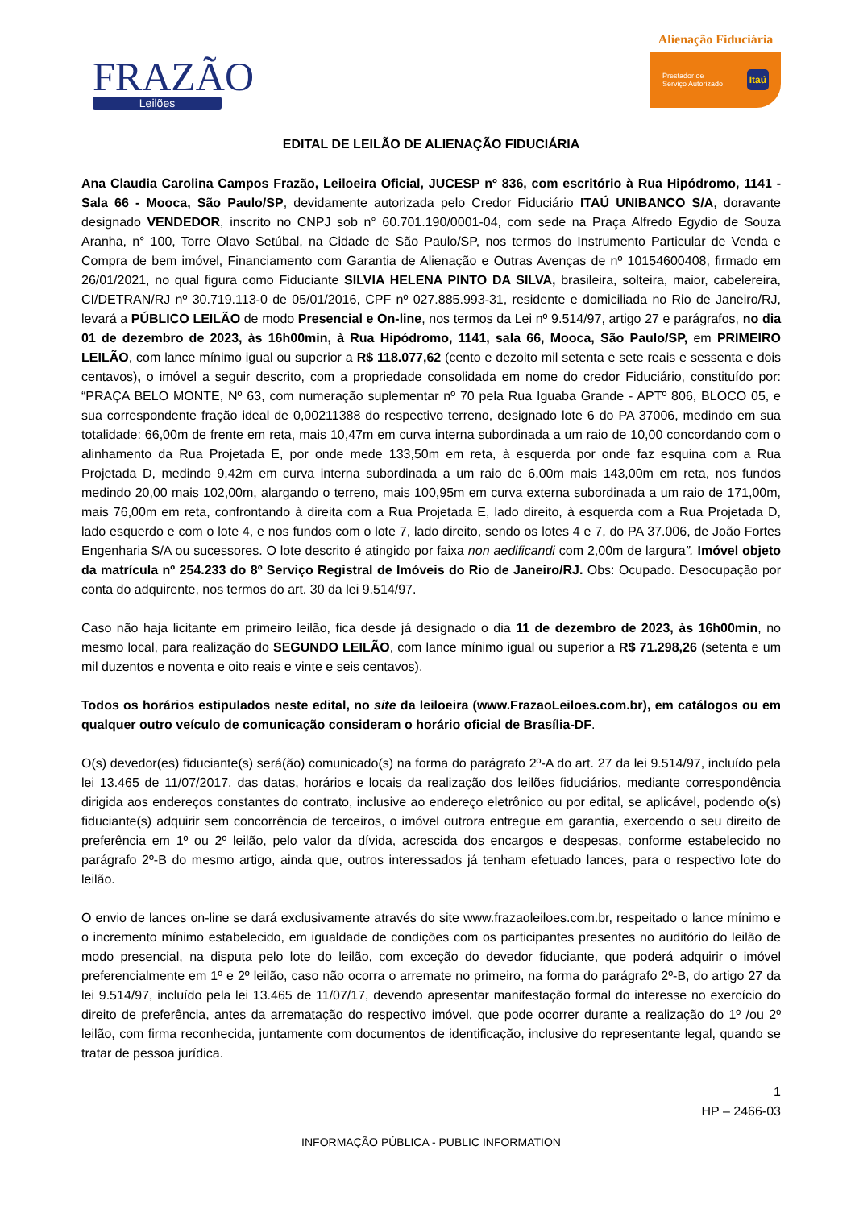FRAZÃO
Leilões
Alienação Fiduciária
Prestador de
Serviço Autorizado Itaú
EDITAL DE LEILÃO DE ALIENAÇÃO FIDUCIÁRIA
Ana Claudia Carolina Campos Frazão, Leiloeira Oficial, JUCESP nº 836, com escritório à Rua Hipódromo, 1141 - Sala 66 - Mooca, São Paulo/SP, devidamente autorizada pelo Credor Fiduciário ITAÚ UNIBANCO S/A, doravante designado VENDEDOR, inscrito no CNPJ sob n° 60.701.190/0001-04, com sede na Praça Alfredo Egydio de Souza Aranha, n° 100, Torre Olavo Setúbal, na Cidade de São Paulo/SP, nos termos do Instrumento Particular de Venda e Compra de bem imóvel, Financiamento com Garantia de Alienação e Outras Avenças de nº 10154600408, firmado em 26/01/2021, no qual figura como Fiduciante SILVIA HELENA PINTO DA SILVA, brasileira, solteira, maior, cabelereira, CI/DETRAN/RJ nº 30.719.113-0 de 05/01/2016, CPF nº 027.885.993-31, residente e domiciliada no Rio de Janeiro/RJ, levará a PÚBLICO LEILÃO de modo Presencial e On-line, nos termos da Lei nº 9.514/97, artigo 27 e parágrafos, no dia 01 de dezembro de 2023, às 16h00min, à Rua Hipódromo, 1141, sala 66, Mooca, São Paulo/SP, em PRIMEIRO LEILÃO, com lance mínimo igual ou superior a R$ 118.077,62 (cento e dezoito mil setenta e sete reais e sessenta e dois centavos), o imóvel a seguir descrito, com a propriedade consolidada em nome do credor Fiduciário, constituído por: “PRAÇA BELO MONTE, Nº 63, com numeração suplementar nº 70 pela Rua Iguaba Grande - APTº 806, BLOCO 05, e sua correspondente fração ideal de 0,00211388 do respectivo terreno, designado lote 6 do PA 37006, medindo em sua totalidade: 66,00m de frente em reta, mais 10,47m em curva interna subordinada a um raio de 10,00 concordando com o alinhamento da Rua Projetada E, por onde mede 133,50m em reta, à esquerda por onde faz esquina com a Rua Projetada D, medindo 9,42m em curva interna subordinada a um raio de 6,00m mais 143,00m em reta, nos fundos medindo 20,00 mais 102,00m, alargando o terreno, mais 100,95m em curva externa subordinada a um raio de 171,00m, mais 76,00m em reta, confrontando à direita com a Rua Projetada E, lado direito, à esquerda com a Rua Projetada D, lado esquerdo e com o lote 4, e nos fundos com o lote 7, lado direito, sendo os lotes 4 e 7, do PA 37.006, de João Fortes Engenharia S/A ou sucessores. O lote descrito é atingido por faixa non aedificandi com 2,00m de largura”. Imóvel objeto da matrícula nº 254.233 do 8º Serviço Registral de Imóveis do Rio de Janeiro/RJ. Obs: Ocupado. Desocupação por conta do adquirente, nos termos do art. 30 da lei 9.514/97.
Caso não haja licitante em primeiro leilão, fica desde já designado o dia 11 de dezembro de 2023, às 16h00min, no mesmo local, para realização do SEGUNDO LEILÃO, com lance mínimo igual ou superior a R$ 71.298,26 (setenta e um mil duzentos e noventa e oito reais e vinte e seis centavos).
Todos os horários estipulados neste edital, no site da leiloeira (www.FrazaoLeiloes.com.br), em catálogos ou em qualquer outro veículo de comunicação consideram o horário oficial de Brasília-DF.
O(s) devedor(es) fiduciante(s) será(ão) comunicado(s) na forma do parágrafo 2º-A do art. 27 da lei 9.514/97, incluído pela lei 13.465 de 11/07/2017, das datas, horários e locais da realização dos leilões fiduciários, mediante correspondência dirigida aos endereços constantes do contrato, inclusive ao endereço eletrônico ou por edital, se aplicável, podendo o(s) fiduciante(s) adquirir sem concorrência de terceiros, o imóvel outrora entregue em garantia, exercendo o seu direito de preferência em 1º ou 2º leilão, pelo valor da dívida, acrescida dos encargos e despesas, conforme estabelecido no parágrafo 2º-B do mesmo artigo, ainda que, outros interessados já tenham efetuado lances, para o respectivo lote do leilão.
O envio de lances on-line se dará exclusivamente através do site www.frazaoleiloes.com.br, respeitado o lance mínimo e o incremento mínimo estabelecido, em igualdade de condições com os participantes presentes no auditório do leilão de modo presencial, na disputa pelo lote do leilão, com exceção do devedor fiduciante, que poderá adquirir o imóvel preferencialmente em 1º e 2º leilão, caso não ocorra o arremate no primeiro, na forma do parágrafo 2º-B, do artigo 27 da lei 9.514/97, incluído pela lei 13.465 de 11/07/17, devendo apresentar manifestação formal do interesse no exercício do direito de preferência, antes da arrematação do respectivo imóvel, que pode ocorrer durante a realização do 1º /ou 2º leilão, com firma reconhecida, juntamente com documentos de identificação, inclusive do representante legal, quando se tratar de pessoa jurídica.
1
HP – 2466-03
INFORMAÇÃO PÚBLICA - PUBLIC INFORMATION